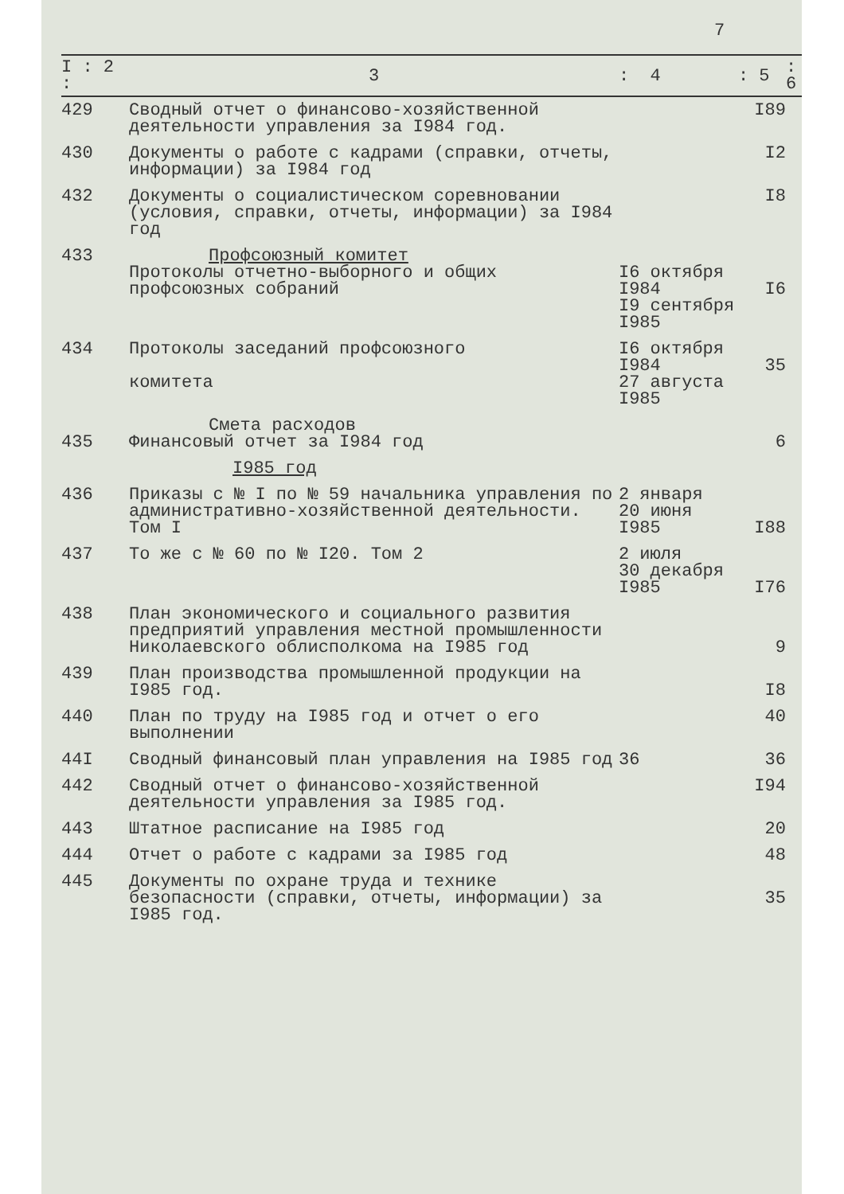7
| I : 2 : | 3 | : 4 | : 5 | : 6 |
| --- | --- | --- | --- | --- |
| 429 | Сводный отчет о финансово-хозяйственной деятельности управления за I984 год. | | I89 | |
| 430 | Документы о работе с кадрами (справки, отчеты, информации) за I984 год | | I2 | |
| 432 | Документы о социалистическом соревновании (условия, справки, отчеты, информации) за I984 год | | I8 | |
| 433 | Профсоюзный комитет Протоколы отчетно-выборного и общих профсоюзных собраний | I6 октября I984 I9 сентября I985 | I6 | |
| 434 | Протоколы заседаний профсоюзного комитета | I6 октября I984 27 августа I985 | 35 | |
| 435 | Смета расходов Финансовый отчет за I984 год | | 6 | |
| | I985 год | | | |
| 436 | Приказы с № I по № 59 начальника управления по административно-хозяйственной деятельности. Том I | 2 января 20 июня I985 | I88 | |
| 437 | То же с № 60 по № I20. Том 2 | 2 июля 30 декабря I985 | I76 | |
| 438 | План экономического и социального развития предприятий управления местной промышленности Николаевского облисполкома на I985 год | | 9 | |
| 439 | План производства промышленной продукции на I985 год. | | I8 | |
| 440 | План по труду на I985 год и отчет о его выполнении | | 40 | |
| 44I | Сводный финансовый план управления на I985 год | 36 | 36 | |
| 442 | Сводный отчет о финансово-хозяйственной деятельности управления за I985 год. | | I94 | |
| 443 | Штатное расписание на I985 год | | 20 | |
| 444 | Отчет о работе с кадрами за I985 год | | 48 | |
| 445 | Документы по охране труда и технике безопасности (справки, отчеты, информации) за I985 год. | | 35 | |